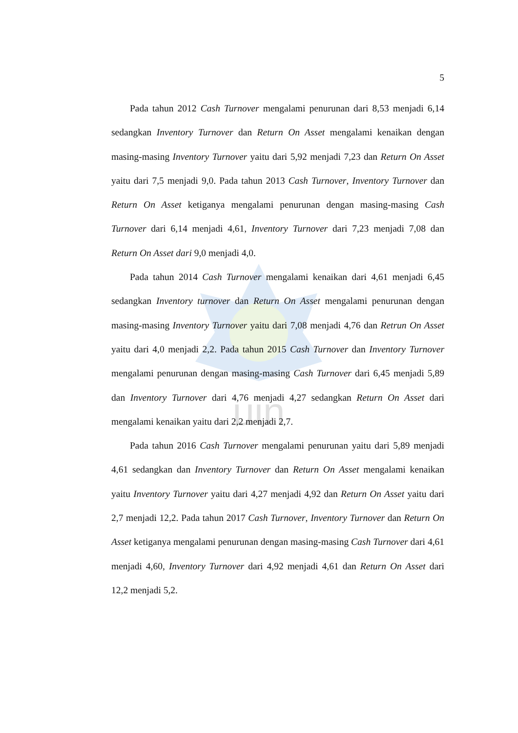uin
5
Pada tahun 2012 Cash Turnover mengalami penurunan dari 8,53 menjadi 6,14 sedangkan Inventory Turnover dan Return On Asset mengalami kenaikan dengan masing-masing Inventory Turnover yaitu dari 5,92 menjadi 7,23 dan Return On Asset yaitu dari 7,5 menjadi 9,0. Pada tahun 2013 Cash Turnover, Inventory Turnover dan Return On Asset ketiganya mengalami penurunan dengan masing-masing Cash Turnover dari 6,14 menjadi 4,61, Inventory Turnover dari 7,23 menjadi 7,08 dan Return On Asset dari 9,0 menjadi 4,0.
Pada tahun 2014 Cash Turnover mengalami kenaikan dari 4,61 menjadi 6,45 sedangkan Inventory turnover dan Return On Asset mengalami penurunan dengan masing-masing Inventory Turnover yaitu dari 7,08 menjadi 4,76 dan Retrun On Asset yaitu dari 4,0 menjadi 2,2. Pada tahun 2015 Cash Turnover dan Inventory Turnover mengalami penurunan dengan masing-masing Cash Turnover dari 6,45 menjadi 5,89 dan Inventory Turnover dari 4,76 menjadi 4,27 sedangkan Return On Asset dari mengalami kenaikan yaitu dari 2,2 menjadi 2,7.
Pada tahun 2016 Cash Turnover mengalami penurunan yaitu dari 5,89 menjadi 4,61 sedangkan dan Inventory Turnover dan Return On Asset mengalami kenaikan yaitu Inventory Turnover yaitu dari 4,27 menjadi 4,92 dan Return On Asset yaitu dari 2,7 menjadi 12,2. Pada tahun 2017 Cash Turnover, Inventory Turnover dan Return On Asset ketiganya mengalami penurunan dengan masing-masing Cash Turnover dari 4,61 menjadi 4,60, Inventory Turnover dari 4,92 menjadi 4,61 dan Return On Asset dari 12,2 menjadi 5,2.